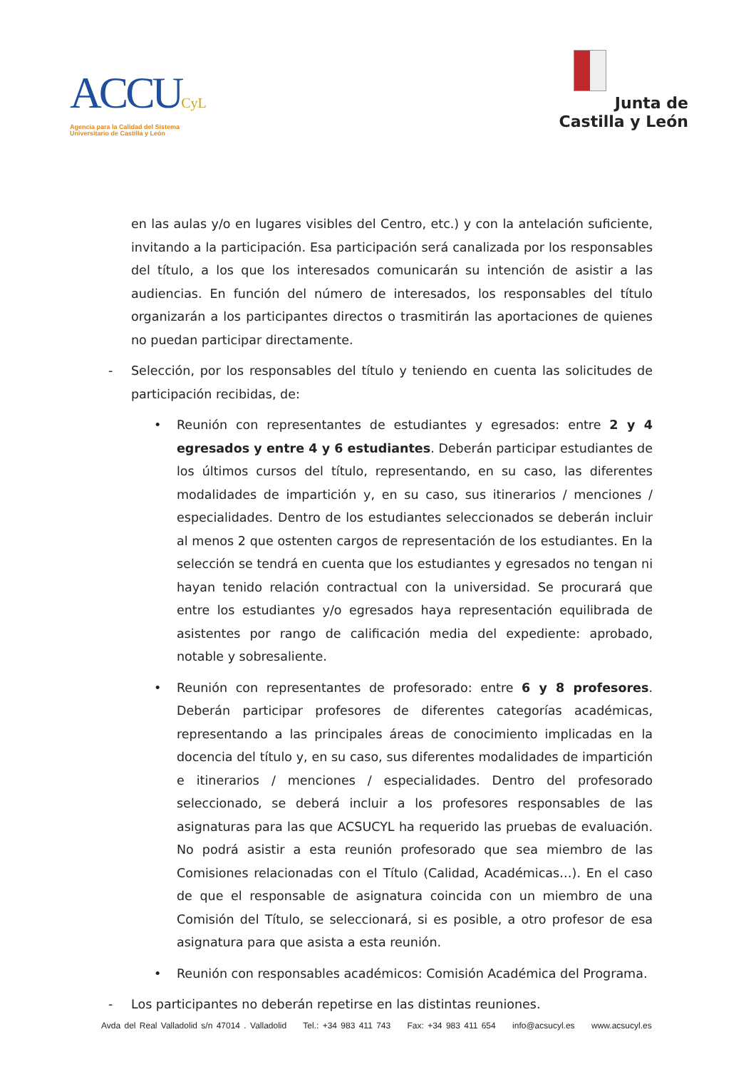ACCUCyL
Agencia para la Calidad del Sistema
Universitario de Castilla y León
Junta de
Castilla y León
en las aulas y/o en lugares visibles del Centro, etc.) y con la antelación suficiente, invitando a la participación. Esa participación será canalizada por los responsables del título, a los que los interesados comunicarán su intención de asistir a las audiencias. En función del número de interesados, los responsables del título organizarán a los participantes directos o trasmitirán las aportaciones de quienes no puedan participar directamente.
- Selección, por los responsables del título y teniendo en cuenta las solicitudes de participación recibidas, de:
• Reunión con representantes de estudiantes y egresados: entre 2 y 4 egresados y entre 4 y 6 estudiantes. Deberán participar estudiantes de los últimos cursos del título, representando, en su caso, las diferentes modalidades de impartición y, en su caso, sus itinerarios / menciones / especialidades. Dentro de los estudiantes seleccionados se deberán incluir al menos 2 que ostenten cargos de representación de los estudiantes. En la selección se tendrá en cuenta que los estudiantes y egresados no tengan ni hayan tenido relación contractual con la universidad. Se procurará que entre los estudiantes y/o egresados haya representación equilibrada de asistentes por rango de calificación media del expediente: aprobado, notable y sobresaliente.
• Reunión con representantes de profesorado: entre 6 y 8 profesores. Deberán participar profesores de diferentes categorías académicas, representando a las principales áreas de conocimiento implicadas en la docencia del título y, en su caso, sus diferentes modalidades de impartición e itinerarios / menciones / especialidades. Dentro del profesorado seleccionado, se deberá incluir a los profesores responsables de las asignaturas para las que ACSUCYL ha requerido las pruebas de evaluación. No podrá asistir a esta reunión profesorado que sea miembro de las Comisiones relacionadas con el Título (Calidad, Académicas…). En el caso de que el responsable de asignatura coincida con un miembro de una Comisión del Título, se seleccionará, si es posible, a otro profesor de esa asignatura para que asista a esta reunión.
• Reunión con responsables académicos: Comisión Académica del Programa.
- Los participantes no deberán repetirse en las distintas reuniones.
Avda del Real Valladolid s/n 47014 . Valladolid Tel.: +34 983 411 743 Fax: +34 983 411 654 info@acsucyl.es www.acsucyl.es